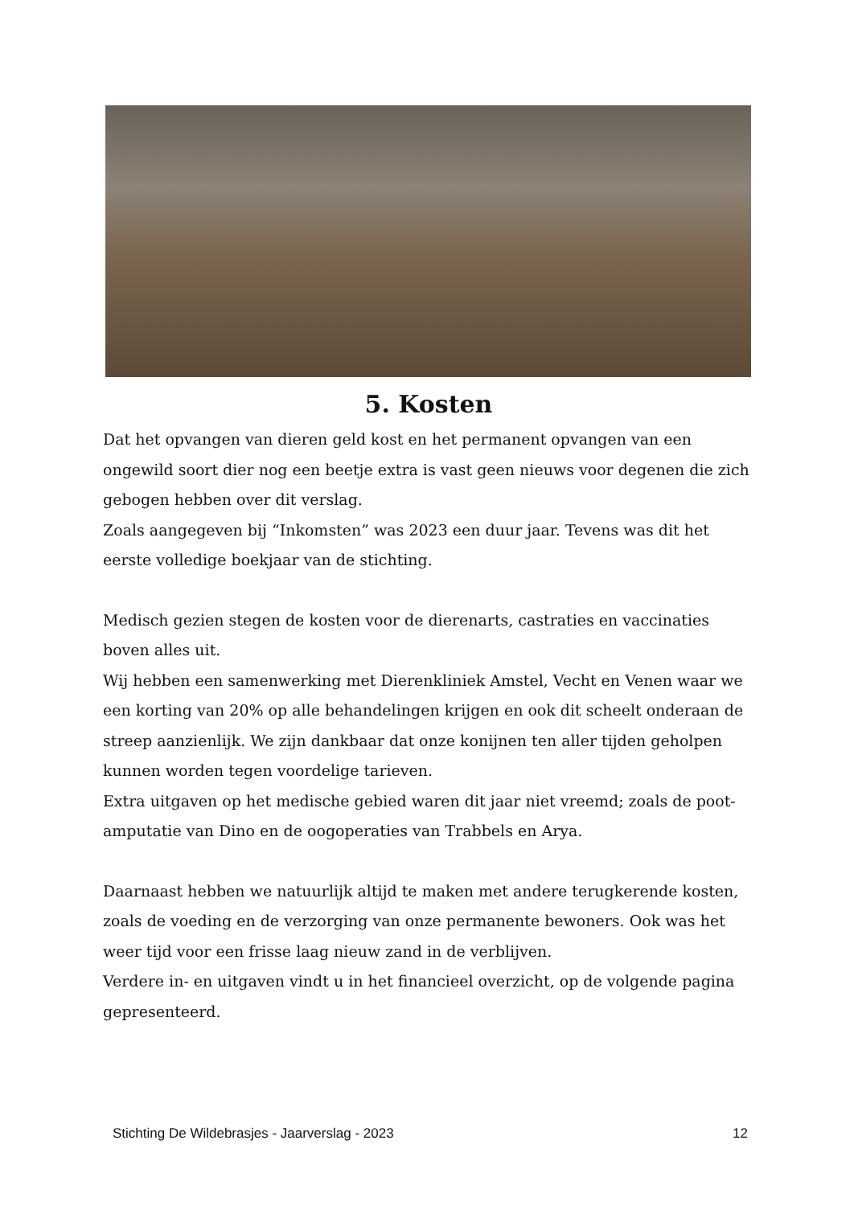5. Kosten
Dat het opvangen van dieren geld kost en het permanent opvangen van een ongewild soort dier nog een beetje extra is vast geen nieuws voor degenen die zich gebogen hebben over dit verslag.
Zoals aangegeven bij “Inkomsten” was 2023 een duur jaar. Tevens was dit het eerste volledige boekjaar van de stichting.
Medisch gezien stegen de kosten voor de dierenarts, castraties en vaccinaties boven alles uit.
Wij hebben een samenwerking met Dierenkliniek Amstel, Vecht en Venen waar we een korting van 20% op alle behandelingen krijgen en ook dit scheelt onderaan de streep aanzienlijk. We zijn dankbaar dat onze konijnen ten aller tijden geholpen kunnen worden tegen voordelige tarieven.
Extra uitgaven op het medische gebied waren dit jaar niet vreemd; zoals de poot-amputatie van Dino en de oogoperaties van Trabbels en Arya.
Daarnaast hebben we natuurlijk altijd te maken met andere terugkerende kosten, zoals de voeding en de verzorging van onze permanente bewoners. Ook was het weer tijd voor een frisse laag nieuw zand in de verblijven.
Verdere in- en uitgaven vindt u in het financieel overzicht, op de volgende pagina gepresenteerd.
Stichting De Wildebrasjes - Jaarverslag - 2023 12